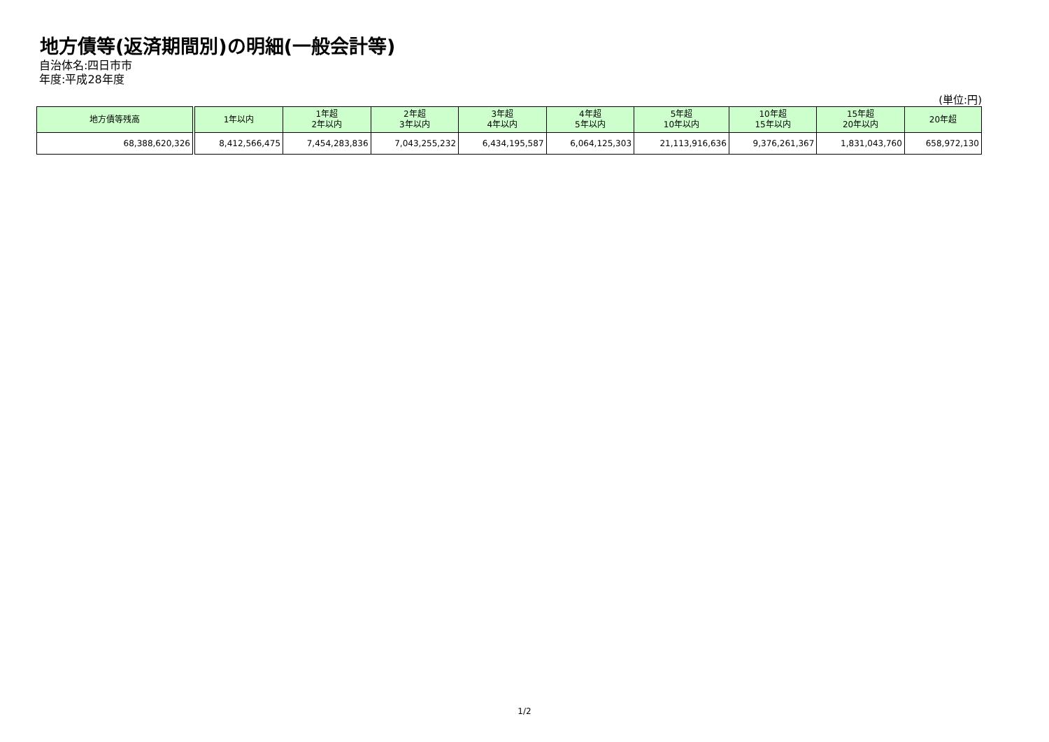地方債等(返済期間別)の明細(一般会計等)
自治体名:四日市市
年度:平成28年度
(単位:円)
| 地方債等残高 | 1年以内 | 1年超 2年以内 | 2年超 3年以内 | 3年超 4年以内 | 4年超 5年以内 | 5年超 10年以内 | 10年超 15年以内 | 15年超 20年以内 | 20年超 |
| --- | --- | --- | --- | --- | --- | --- | --- | --- | --- |
| 68,388,620,326 | 8,412,566,475 | 7,454,283,836 | 7,043,255,232 | 6,434,195,587 | 6,064,125,303 | 21,113,916,636 | 9,376,261,367 | 1,831,043,760 | 658,972,130 |
1/2